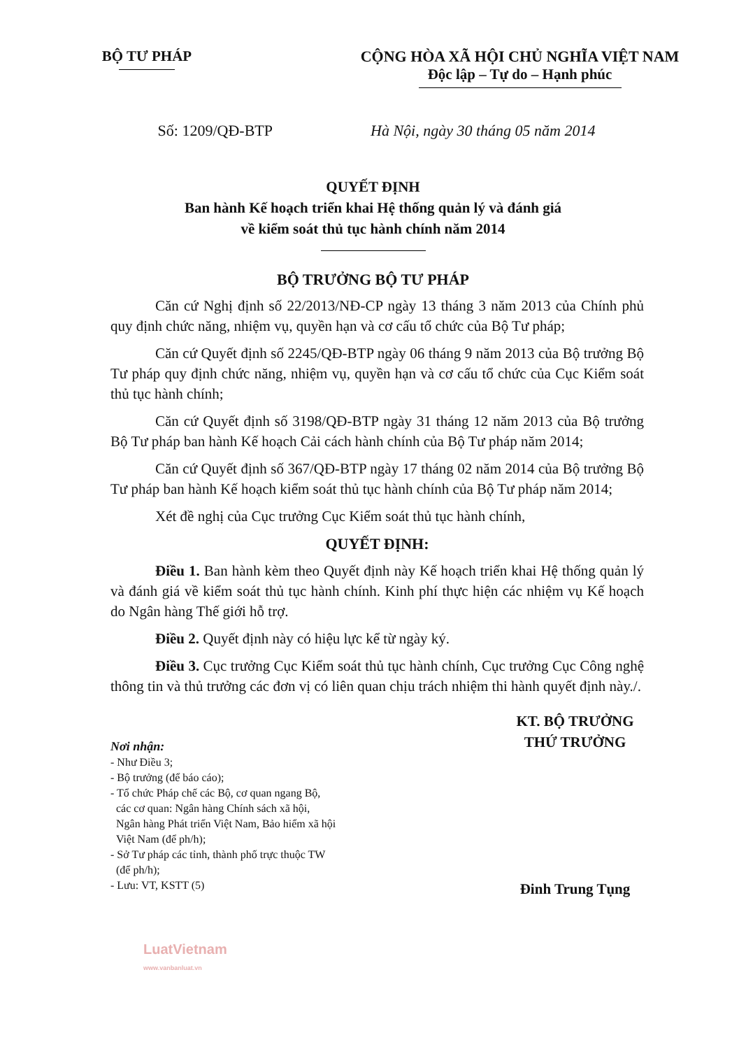BỘ TƯ PHÁP CỘNG HÒA XÃ HỘI CHỦ NGHĨA VIỆT NAM
Độc lập – Tự do – Hạnh phúc
Số: 1209/QĐ-BTP Hà Nội, ngày 30 tháng 05 năm 2014
QUYẾT ĐỊNH
Ban hành Kế hoạch triển khai Hệ thống quản lý và đánh giá
về kiểm soát thủ tục hành chính năm 2014
BỘ TRƯỞNG BỘ TƯ PHÁP
Căn cứ Nghị định số 22/2013/NĐ-CP ngày 13 tháng 3 năm 2013 của Chính phủ quy định chức năng, nhiệm vụ, quyền hạn và cơ cấu tổ chức của Bộ Tư pháp;
Căn cứ Quyết định số 2245/QĐ-BTP ngày 06 tháng 9 năm 2013 của Bộ trưởng Bộ Tư pháp quy định chức năng, nhiệm vụ, quyền hạn và cơ cấu tổ chức của Cục Kiểm soát thủ tục hành chính;
Căn cứ Quyết định số 3198/QĐ-BTP ngày 31 tháng 12 năm 2013 của Bộ trưởng Bộ Tư pháp ban hành Kế hoạch Cải cách hành chính của Bộ Tư pháp năm 2014;
Căn cứ Quyết định số 367/QĐ-BTP ngày 17 tháng 02 năm 2014 của Bộ trưởng Bộ Tư pháp ban hành Kế hoạch kiểm soát thủ tục hành chính của Bộ Tư pháp năm 2014;
Xét đề nghị của Cục trưởng Cục Kiểm soát thủ tục hành chính,
QUYẾT ĐỊNH:
Điều 1. Ban hành kèm theo Quyết định này Kế hoạch triển khai Hệ thống quản lý và đánh giá về kiểm soát thủ tục hành chính. Kinh phí thực hiện các nhiệm vụ Kế hoạch do Ngân hàng Thế giới hỗ trợ.
Điều 2. Quyết định này có hiệu lực kể từ ngày ký.
Điều 3. Cục trưởng Cục Kiểm soát thủ tục hành chính, Cục trưởng Cục Công nghệ thông tin và thủ trưởng các đơn vị có liên quan chịu trách nhiệm thi hành quyết định này./.
Nơi nhận:
- Như Điều 3;
- Bộ trưởng (để báo cáo);
- Tổ chức Pháp chế các Bộ, cơ quan ngang Bộ,
các cơ quan: Ngân hàng Chính sách xã hội,
Ngân hàng Phát triển Việt Nam, Bảo hiểm xã hội
Việt Nam (để ph/h);
- Sở Tư pháp các tỉnh, thành phố trực thuộc TW
(để ph/h);
- Lưu: VT, KSTT (5)
KT. BỘ TRƯỞNG
THỨ TRƯỞNG
Đinh Trung Tụng
LuatVietnam
www.vanbanluat.vn